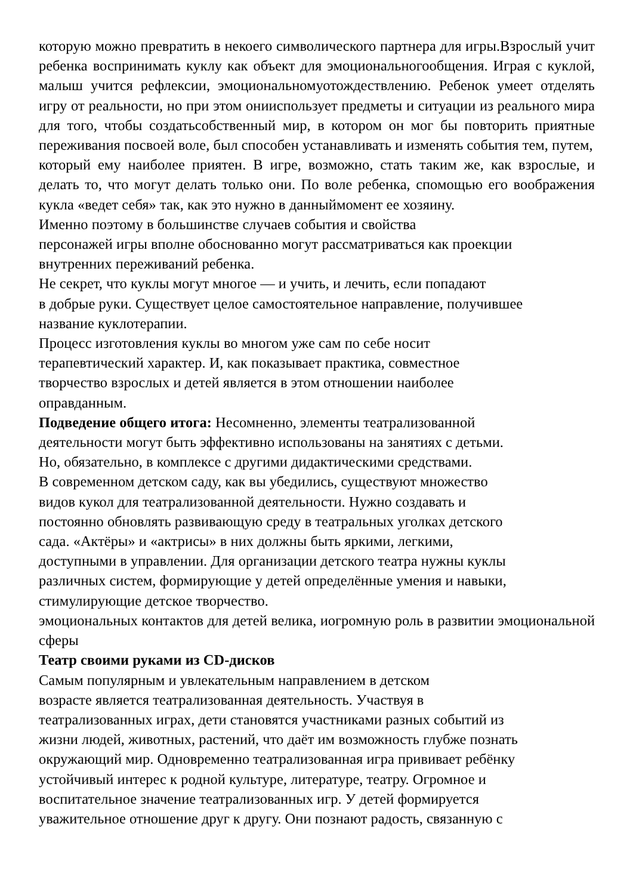которую можно превратить в некоего символического партнера для игры.Взрослый учит ребенка воспринимать куклу как объект для эмоциональногообщения. Играя с куклой, малыш учится рефлексии, эмоциональномуотождествлению. Ребенок умеет отделять игру от реальности, но при этом онииспользует предметы и ситуации из реального мира для того, чтобы создатьсобственный мир, в котором он мог бы повторить приятные переживания посвоей воле, был способен устанавливать и изменять события тем, путем,
который ему наиболее приятен. В игре, возможно, стать таким же, как взрослые, и делать то, что могут делать только они. По воле ребенка, спомощью его воображения кукла «ведет себя» так, как это нужно в данныймомент ее хозяину.
Именно поэтому в большинстве случаев события и свойства
персонажей игры вполне обоснованно могут рассматриваться как проекции
внутренних переживаний ребенка.
Не секрет, что куклы могут многое — и учить, и лечить, если попадают
в добрые руки. Существует целое самостоятельное направление, получившее
название куклотерапии.
Процесс изготовления куклы во многом уже сам по себе носит
терапевтический характер. И, как показывает практика, совместное
творчество взрослых и детей является в этом отношении наиболее
оправданным.
Подведение общего итога: Несомненно, элементы театрализованной
деятельности могут быть эффективно использованы на занятиях с детьми.
Но, обязательно, в комплексе с другими дидактическими средствами.
В современном детском саду, как вы убедились, существуют множество
видов кукол для театрализованной деятельности. Нужно создавать и
постоянно обновлять развивающую среду в театральных уголках детского
сада. «Актёры» и «актрисы» в них должны быть яркими, легкими,
доступными в управлении. Для организации детского театра нужны куклы
различных систем, формирующие у детей определённые умения и навыки,
стимулирующие детское творчество.
эмоциональных контактов для детей велика, иогромную роль в развитии эмоциональной сферы
Театр своими руками из CD-дисков
Самым популярным и увлекательным направлением в детском
возрасте является театрализованная деятельность. Участвуя в
театрализованных играх, дети становятся участниками разных событий из
жизни людей, животных, растений, что даёт им возможность глубже познать
окружающий мир. Одновременно театрализованная игра прививает ребёнку
устойчивый интерес к родной культуре, литературе, театру. Огромное и
воспитательное значение театрализованных игр. У детей формируется
уважительное отношение друг к другу. Они познают радость, связанную с